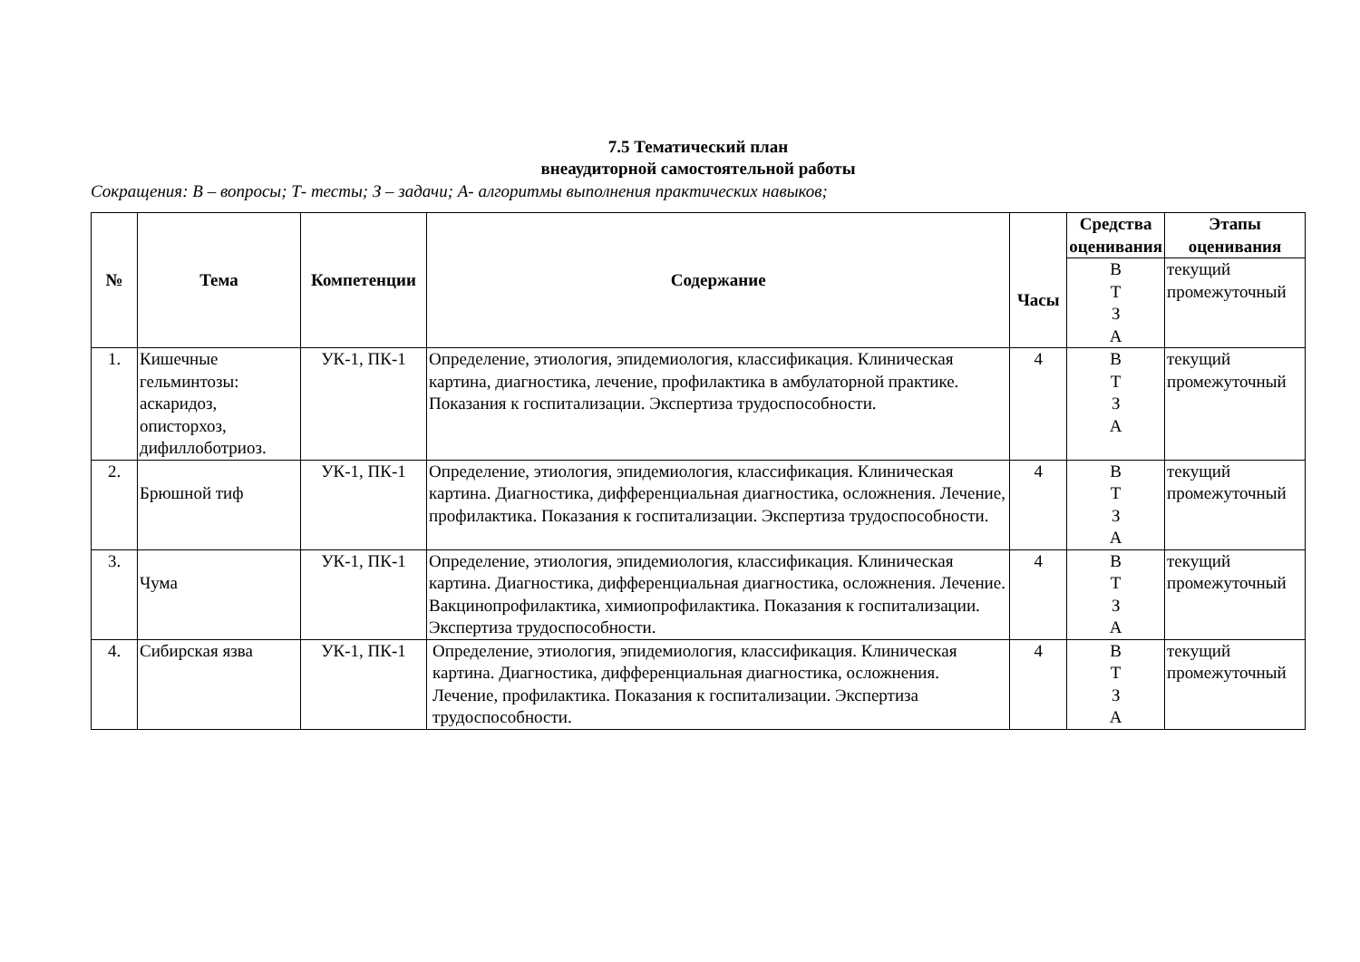7.5 Тематический план
внеаудиторной самостоятельной работы
Сокращения: В – вопросы; Т- тесты; З – задачи; А- алгоритмы выполнения практических навыков;
| № | Тема | Компетенции | Содержание | Часы | Средства оценивания | Этапы оценивания |
| --- | --- | --- | --- | --- | --- | --- |
| | | | | | В Т З А | текущий промежуточный |
| 1. | Кишечные гельминтозы: аскаридоз, описторхоз, дифиллоботриоз. | УК-1, ПК-1 | Определение, этиология, эпидемиология, классификация. Клиническая картина, диагностика, лечение, профилактика в амбулаторной практике. Показания к госпитализации. Экспертиза трудоспособности. | 4 | В Т З А | текущий промежуточный |
| 2. | Брюшной тиф | УК-1, ПК-1 | Определение, этиология, эпидемиология, классификация. Клиническая картина. Диагностика, дифференциальная диагностика, осложнения. Лечение, профилактика. Показания к госпитализации. Экспертиза трудоспособности. | 4 | В Т З А | текущий промежуточный |
| 3. | Чума | УК-1, ПК-1 | Определение, этиология, эпидемиология, классификация. Клиническая картина. Диагностика, дифференциальная диагностика, осложнения. Лечение. Вакцинопрофилактика, химиопрофилактика. Показания к госпитализации. Экспертиза трудоспособности. | 4 | В Т З А | текущий промежуточный |
| 4. | Сибирская язва | УК-1, ПК-1 | Определение, этиология, эпидемиология, классификация. Клиническая картина. Диагностика, дифференциальная диагностика, осложнения. Лечение, профилактика. Показания к госпитализации. Экспертиза трудоспособности. | 4 | В Т З А | текущий промежуточный |